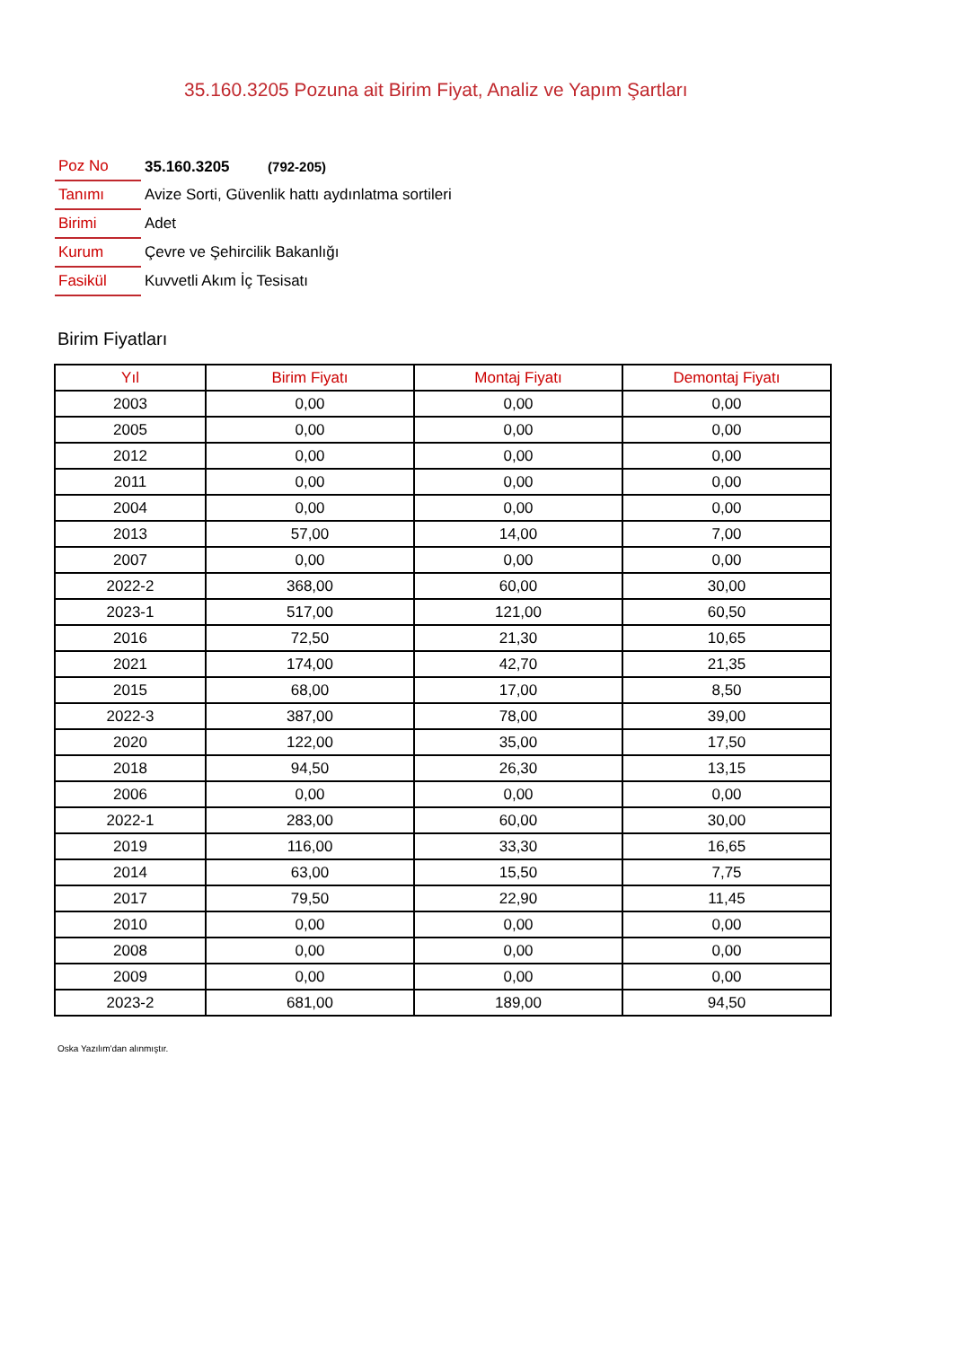35.160.3205 Pozuna ait Birim Fiyat, Analiz ve Yapım Şartları
| Poz No | 35.160.3205 (792-205) |
| Tanımı | Avize Sorti, Güvenlik hattı aydınlatma sortileri |
| Birimi | Adet |
| Kurum | Çevre ve Şehircilik Bakanlığı |
| Fasikül | Kuvvetli Akım İç Tesisatı |
Birim Fiyatları
| Yıl | Birim Fiyatı | Montaj Fiyatı | Demontaj Fiyatı |
| --- | --- | --- | --- |
| 2003 | 0,00 | 0,00 | 0,00 |
| 2005 | 0,00 | 0,00 | 0,00 |
| 2012 | 0,00 | 0,00 | 0,00 |
| 2011 | 0,00 | 0,00 | 0,00 |
| 2004 | 0,00 | 0,00 | 0,00 |
| 2013 | 57,00 | 14,00 | 7,00 |
| 2007 | 0,00 | 0,00 | 0,00 |
| 2022-2 | 368,00 | 60,00 | 30,00 |
| 2023-1 | 517,00 | 121,00 | 60,50 |
| 2016 | 72,50 | 21,30 | 10,65 |
| 2021 | 174,00 | 42,70 | 21,35 |
| 2015 | 68,00 | 17,00 | 8,50 |
| 2022-3 | 387,00 | 78,00 | 39,00 |
| 2020 | 122,00 | 35,00 | 17,50 |
| 2018 | 94,50 | 26,30 | 13,15 |
| 2006 | 0,00 | 0,00 | 0,00 |
| 2022-1 | 283,00 | 60,00 | 30,00 |
| 2019 | 116,00 | 33,30 | 16,65 |
| 2014 | 63,00 | 15,50 | 7,75 |
| 2017 | 79,50 | 22,90 | 11,45 |
| 2010 | 0,00 | 0,00 | 0,00 |
| 2008 | 0,00 | 0,00 | 0,00 |
| 2009 | 0,00 | 0,00 | 0,00 |
| 2023-2 | 681,00 | 189,00 | 94,50 |
Oska Yazılım'dan alınmıştır.